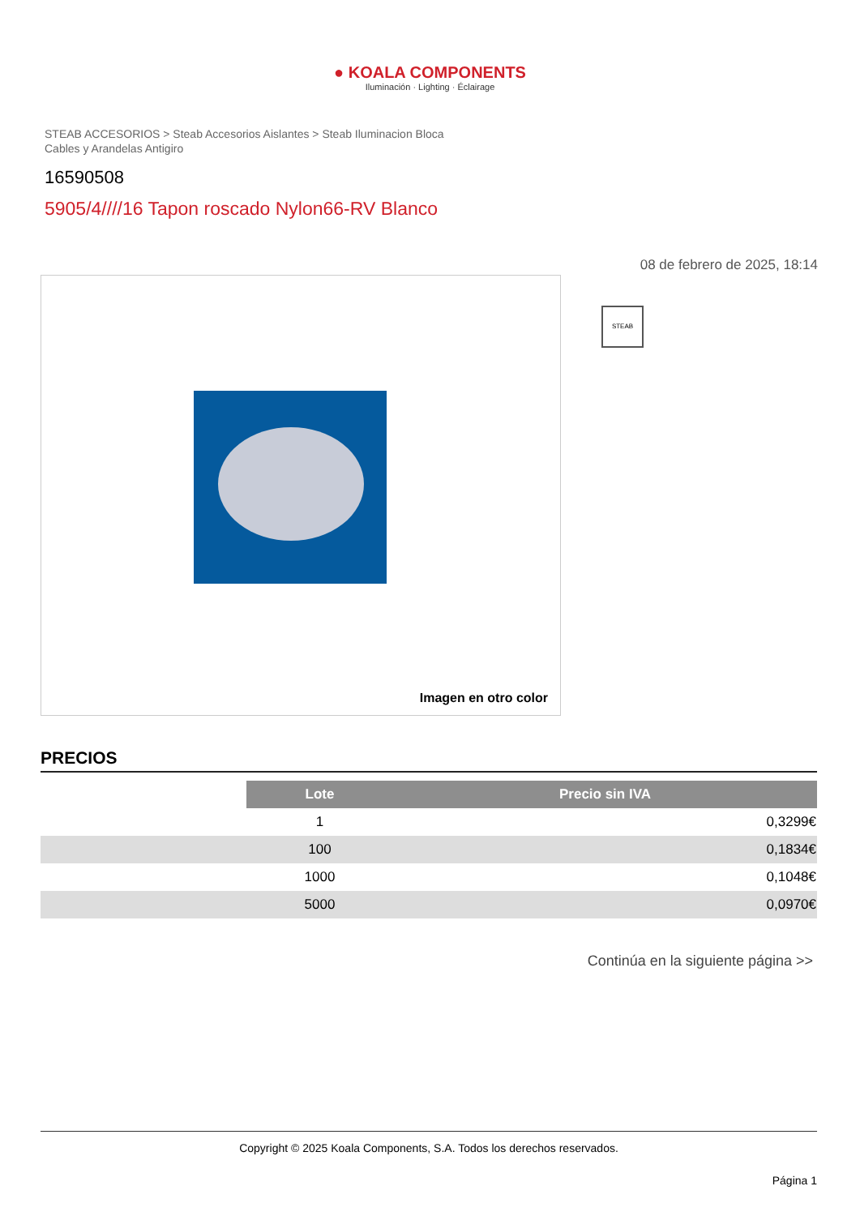● KOALA COMPONENTS
Iluminación · Lighting · Éclairage
STEAB ACCESORIOS > Steab Accesorios Aislantes > Steab Iluminacion Bloca Cables y Arandelas Antigiro
16590508
5905/4////16 Tapon roscado Nylon66-RV Blanco
08 de febrero de 2025, 18:14
Imagen en otro color
STEAB
PRECIOS
| | Lote | Precio sin IVA |
| | 1 | 0,3299€ |
| | 100 | 0,1834€ |
| | 1000 | 0,1048€ |
| | 5000 | 0,0970€ |
Continúa en la siguiente página >>
Copyright © 2025 Koala Components, S.A. Todos los derechos reservados.
Página 1